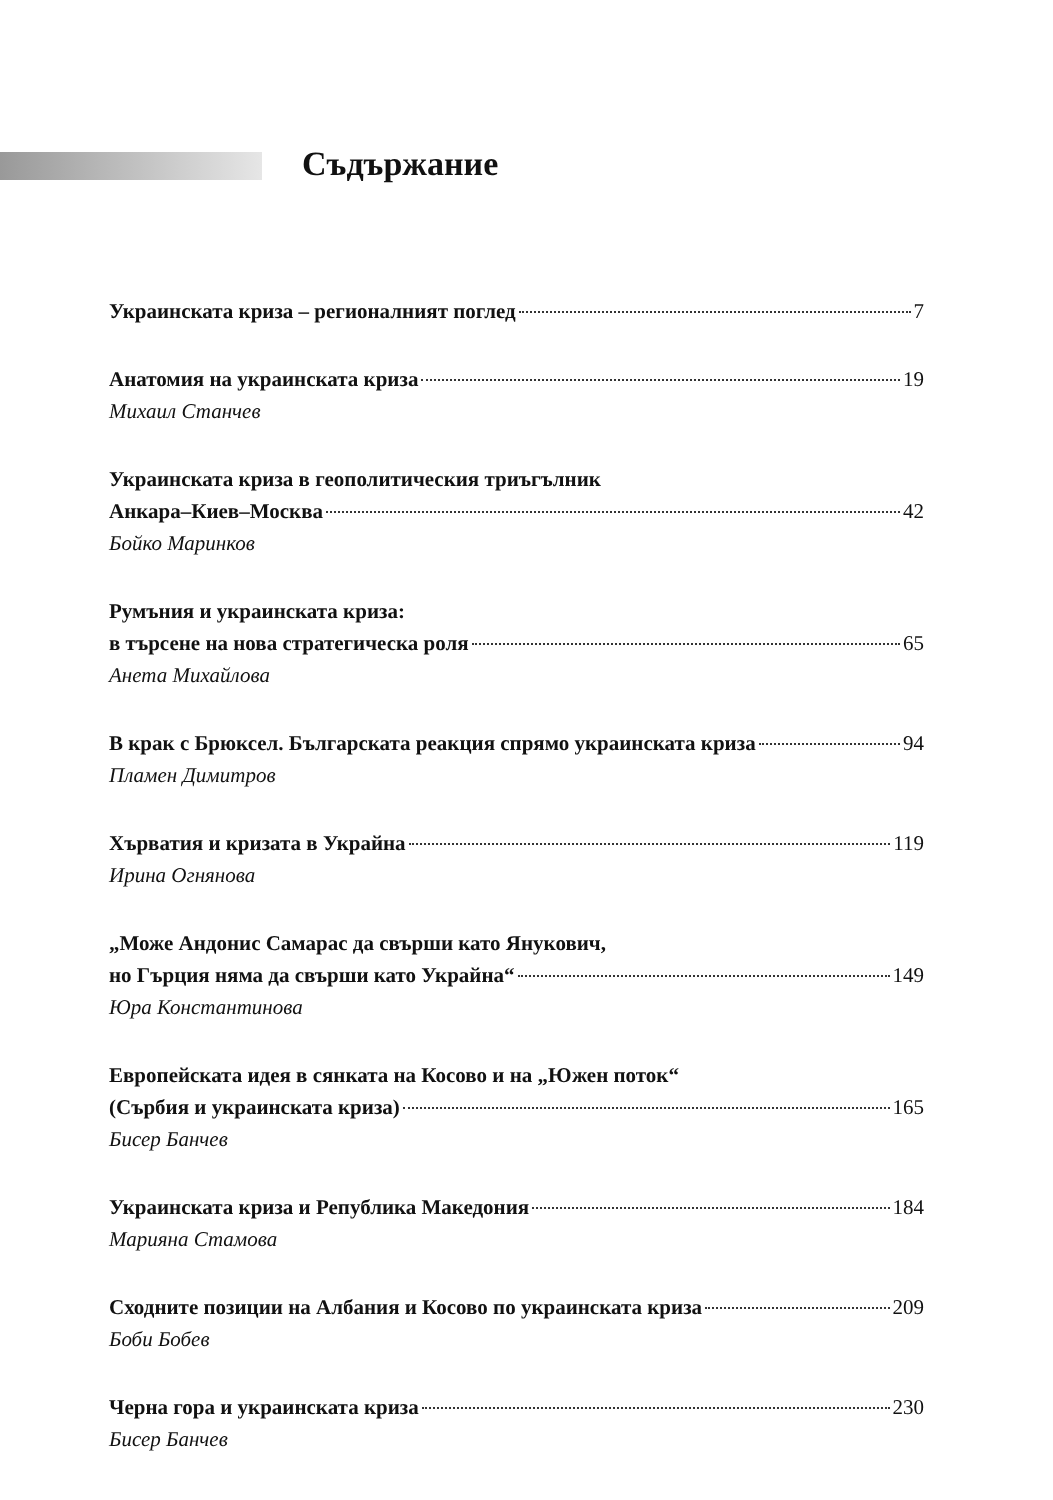Съдържание
Украинската криза – регионалният поглед 7
Анатомия на украинската криза 19
Михаил Станчев
Украинската криза в геополитическия триъгълник
Анкара–Киев–Москва 42
Бойко Маринков
Румъния и украинската криза:
в търсене на нова стратегическа роля 65
Анета Михайлова
В крак с Брюксел. Българската реакция спрямо украинската криза 94
Пламен Димитров
Хърватия и кризата в Украйна 119
Ирина Огнянова
„Може Андонис Самарас да свърши като Янукович,
но Гърция няма да свърши като Украйна“ 149
Юра Константинова
Европейската идея в сянката на Косово и на „Южен поток“
(Сърбия и украинската криза) 165
Бисер Банчев
Украинската криза и Република Македония 184
Марияна Стамова
Сходните позиции на Албания и Косово по украинската криза 209
Боби Бобев
Черна гора и украинската криза 230
Бисер Банчев